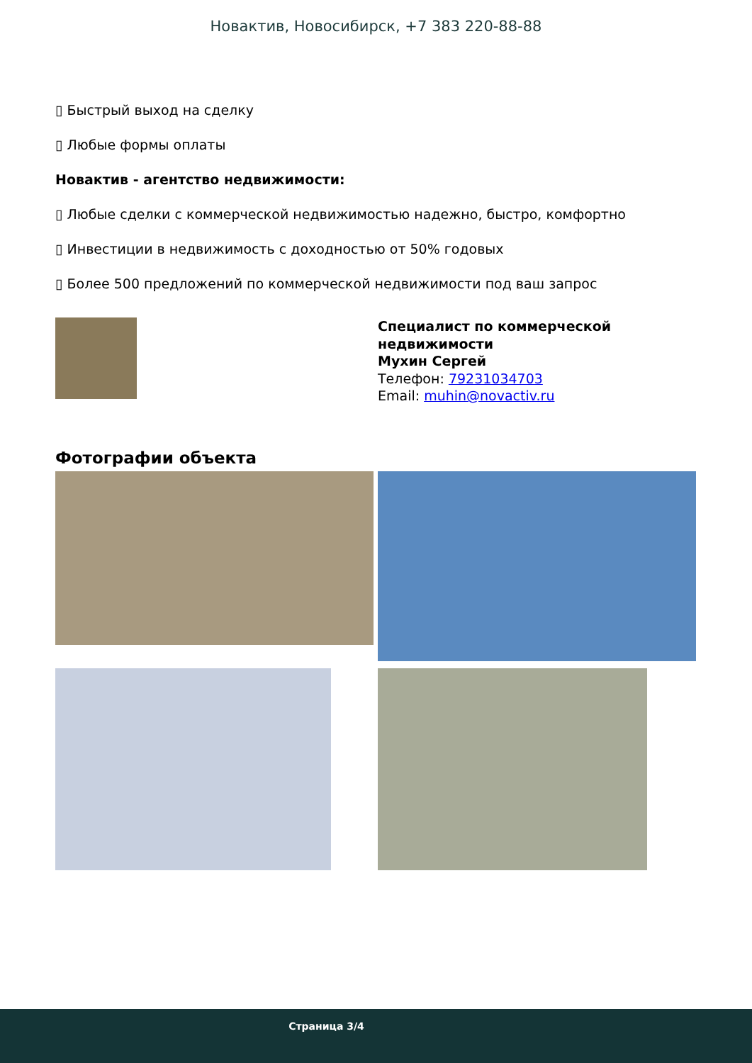Новактив, Новосибирск, +7 383 220-88-88
▯ Быстрый выход на сделку
▯ Любые формы оплаты
Новактив - агентство недвижимости:
▯ Любые сделки с коммерческой недвижимостью надежно, быстро, комфортно
▯ Инвестиции в недвижимость с доходностью от 50% годовых
▯ Более 500 предложений по коммерческой недвижимости под ваш запрос
Специалист по коммерческой
недвижимости
Мухин Сергей
Телефон: 79231034703
Email: muhin@novactiv.ru
Фотографии объекта
Страница 3/4